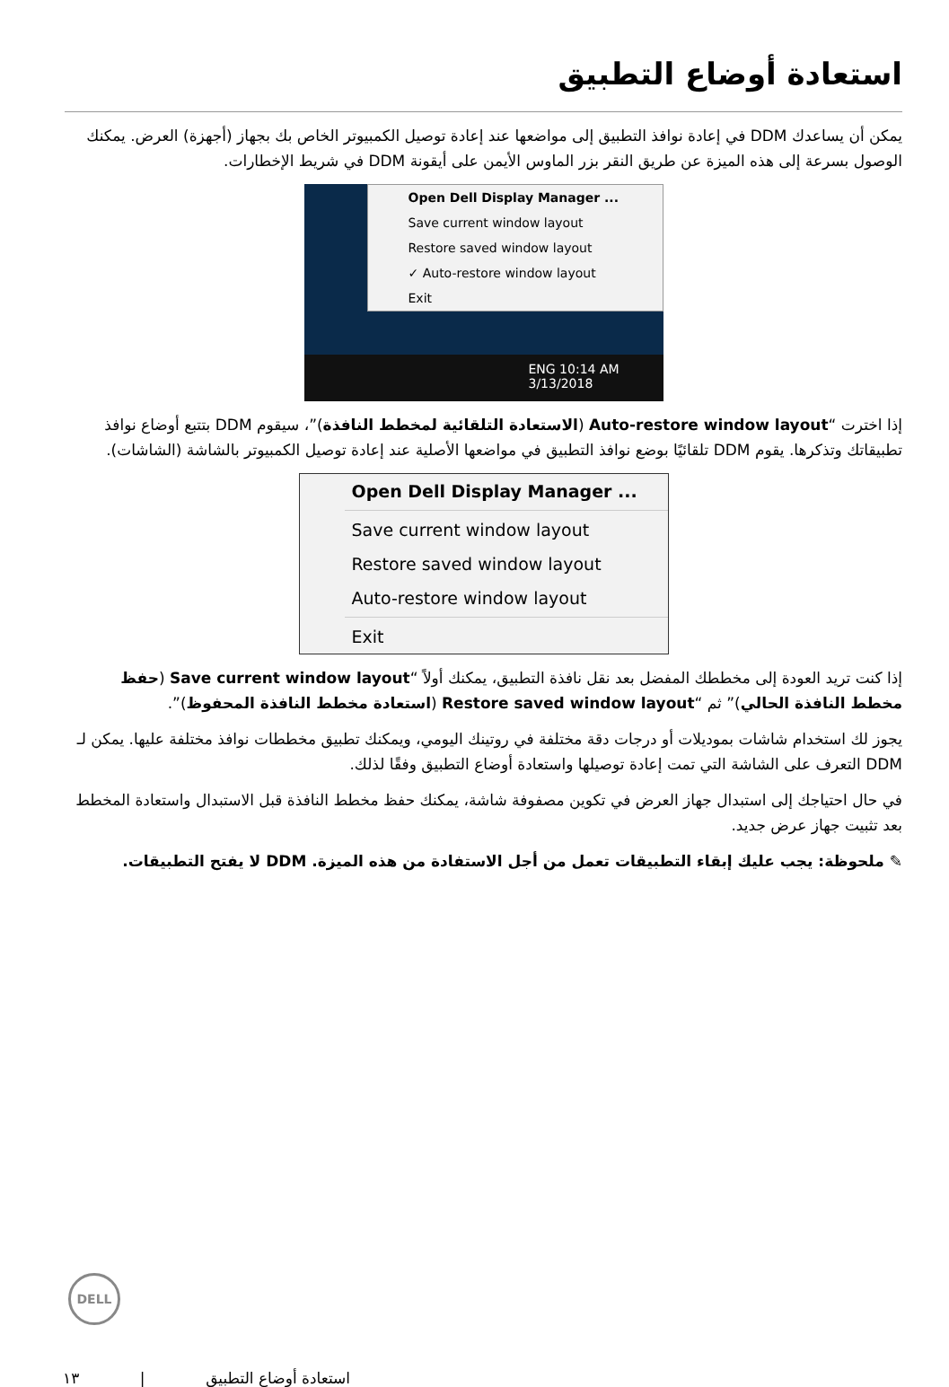استعادة أوضاع التطبيق
يمكن أن يساعدك DDM في إعادة نوافذ التطبيق إلى مواضعها عند إعادة توصيل الكمبيوتر الخاص بك بجهاز (أجهزة) العرض. يمكنك الوصول بسرعة إلى هذه الميزة عن طريق النقر بزر الماوس الأيمن على أيقونة DDM في شريط الإخطارات.
Open Dell Display Manager ...
Save current window layout
Restore saved window layout
✓ Auto-restore window layout
Exit
ENG 10:14 AM 3/13/2018
إذا اخترت “Auto-restore window layout (الاستعادة التلقائية لمخطط النافذة)”، سيقوم DDM بتتبع أوضاع نوافذ تطبيقاتك وتذكرها. يقوم DDM تلقائيًا بوضع نوافذ التطبيق في مواضعها الأصلية عند إعادة توصيل الكمبيوتر بالشاشة (الشاشات).
Open Dell Display Manager ...
Save current window layout
Restore saved window layout
Auto-restore window layout
Exit
إذا كنت تريد العودة إلى مخططك المفضل بعد نقل نافذة التطبيق، يمكنك أولاً “Save current window layout (حفظ مخطط النافذة الحالي)” ثم “Restore saved window layout (استعادة مخطط النافذة المحفوظ)”.
يجوز لك استخدام شاشات بموديلات أو درجات دقة مختلفة في روتينك اليومي، ويمكنك تطبيق مخططات نوافذ مختلفة عليها. يمكن لـ DDM التعرف على الشاشة التي تمت إعادة توصيلها واستعادة أوضاع التطبيق وفقًا لذلك.
في حال احتياجك إلى استبدال جهاز العرض في تكوين مصفوفة شاشة، يمكنك حفظ مخطط النافذة قبل الاستبدال واستعادة المخطط بعد تثبيت جهاز عرض جديد.
✎ ملحوظة: يجب عليك إبقاء التطبيقات تعمل من أجل الاستفادة من هذه الميزة. DDM لا يفتح التطبيقات.
DELL
استعادة أوضاع التطبيق | ١٣